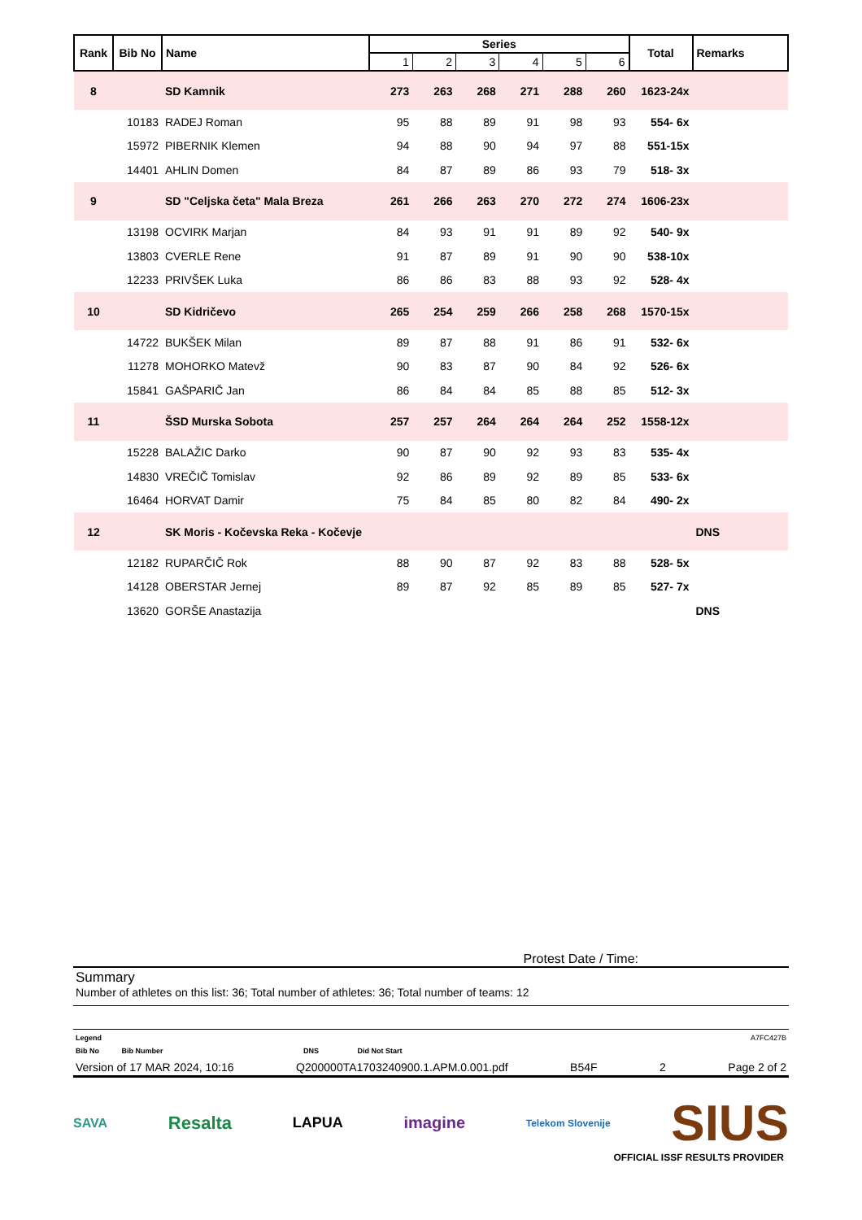| Rank | Bib No | Name | Series | | | | | | Total | Remarks |
| --- | --- | --- | --- | --- | --- | --- | --- | --- | --- | --- |
| | | | 1 | 2 | 3 | 4 | 5 | 6 | | |
| 8 | | SD Kamnik | 273 | 263 | 268 | 271 | 288 | 260 | 1623-24x | |
| | 10183 | RADEJ Roman | 95 | 88 | 89 | 91 | 98 | 93 | 554- 6x | |
| | 15972 | PIBERNIK Klemen | 94 | 88 | 90 | 94 | 97 | 88 | 551-15x | |
| | 14401 | AHLIN Domen | 84 | 87 | 89 | 86 | 93 | 79 | 518- 3x | |
| 9 | | SD "Celjska četa" Mala Breza | 261 | 266 | 263 | 270 | 272 | 274 | 1606-23x | |
| | 13198 | OCVIRK Marjan | 84 | 93 | 91 | 91 | 89 | 92 | 540- 9x | |
| | 13803 | CVERLE Rene | 91 | 87 | 89 | 91 | 90 | 90 | 538-10x | |
| | 12233 | PRIVŠEK Luka | 86 | 86 | 83 | 88 | 93 | 92 | 528- 4x | |
| 10 | | SD Kidričevo | 265 | 254 | 259 | 266 | 258 | 268 | 1570-15x | |
| | 14722 | BUKŠEK Milan | 89 | 87 | 88 | 91 | 86 | 91 | 532- 6x | |
| | 11278 | MOHORKO Matevž | 90 | 83 | 87 | 90 | 84 | 92 | 526- 6x | |
| | 15841 | GAŠPARIČ Jan | 86 | 84 | 84 | 85 | 88 | 85 | 512- 3x | |
| 11 | | ŠSD Murska Sobota | 257 | 257 | 264 | 264 | 264 | 252 | 1558-12x | |
| | 15228 | BALAŽIC Darko | 90 | 87 | 90 | 92 | 93 | 83 | 535- 4x | |
| | 14830 | VREČIČ Tomislav | 92 | 86 | 89 | 92 | 89 | 85 | 533- 6x | |
| | 16464 | HORVAT Damir | 75 | 84 | 85 | 80 | 82 | 84 | 490- 2x | |
| 12 | | SK Moris - Kočevska Reka - Kočevje | | | | | | | | DNS |
| | 12182 | RUPARČIČ Rok | 88 | 90 | 87 | 92 | 83 | 88 | 528- 5x | |
| | 14128 | OBERSTAR Jernej | 89 | 87 | 92 | 85 | 89 | 85 | 527- 7x | |
| | 13620 | GORŠE Anastazija | | | | | | | | DNS |
Protest Date / Time:
Summary
Number of athletes on this list: 36; Total number of athletes: 36; Total number of teams: 12
Legend A7FC427B
Bib No Bib Number DNS Did Not Start
Version of 17 MAR 2024, 10:16 Q200000TA1703240900.1.APM.0.001.pdf B54F 2 Page 2 of 2
SAVA Resalta LAPUA imagine Telekom Slovenije SIUS
OFFICIAL ISSF RESULTS PROVIDER